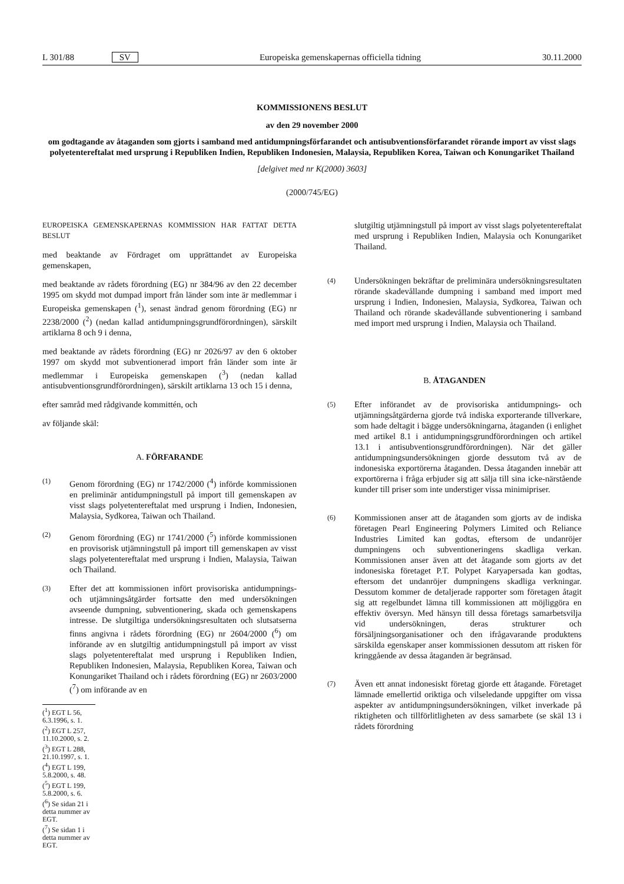L 301/88 SV Europeiska gemenskapernas officiella tidning 30.11.2000
KOMMISSIONENS BESLUT
av den 29 november 2000
om godtagande av åtaganden som gjorts i samband med antidumpningsförfarandet och antisubventionsförfarandet rörande import av visst slags polyetentereftalat med ursprung i Republiken Indien, Republiken Indonesien, Malaysia, Republiken Korea, Taiwan och Konungariket Thailand
[delgivet med nr K(2000) 3603]
(2000/745/EG)
EUROPEISKA GEMENSKAPERNAS KOMMISSION HAR FATTAT DETTA BESLUT
med beaktande av Fördraget om upprättandet av Europeiska gemenskapen,
med beaktande av rådets förordning (EG) nr 384/96 av den 22 december 1995 om skydd mot dumpad import från länder som inte är medlemmar i Europeiska gemenskapen (<sup>1</sup>), senast ändrad genom förordning (EG) nr 2238/2000 (<sup>2</sup>) (nedan kallad antidumpningsgrundförordningen), särskilt artiklarna 8 och 9 i denna,
med beaktande av rådets förordning (EG) nr 2026/97 av den 6 oktober 1997 om skydd mot subventionerad import från länder som inte är medlemmar i Europeiska gemenskapen (<sup>3</sup>) (nedan kallad antisubventionsgrundförordningen), särskilt artiklarna 13 och 15 i denna,
efter samråd med rådgivande kommittén, och
av följande skäl:
A. FÖRFARANDE
(1)
Genom förordning (EG) nr 1742/2000 (<sup>4</sup>) införde kommissionen en preliminär antidumpningstull på import till gemenskapen av visst slags polyetentereftalat med ursprung i Indien, Indonesien, Malaysia, Sydkorea, Taiwan och Thailand.
(2)
Genom förordning (EG) nr 1741/2000 (<sup>5</sup>) införde kommissionen en provisorisk utjämningstull på import till gemenskapen av visst slags polyetentereftalat med ursprung i Indien, Malaysia, Taiwan och Thailand.
(3)
Efter det att kommissionen infört provisoriska antidumpnings- och utjämningsåtgärder fortsatte den med undersökningen avseende dumpning, subventionering, skada och gemenskapens intresse. De slutgiltiga undersökningsresultaten och slutsatserna finns angivna i rådets förordning (EG) nr 2604/2000 (<sup>6</sup>) om införande av en slutgiltig antidumpningstull på import av visst slags polyetentereftalat med ursprung i Republiken Indien, Republiken Indonesien, Malaysia, Republiken Korea, Taiwan och Konungariket Thailand och i rådets förordning (EG) nr 2603/2000 (<sup>7</sup>) om införande av en
(<sup>1</sup>) EGT L 56, 6.3.1996, s. 1.
(<sup>2</sup>) EGT L 257, 11.10.2000, s. 2.
(<sup>3</sup>) EGT L 288, 21.10.1997, s. 1.
(<sup>4</sup>) EGT L 199, 5.8.2000, s. 48.
(<sup>5</sup>) EGT L 199, 5.8.2000, s. 6.
(<sup>6</sup>) Se sidan 21 i detta nummer av EGT.
(<sup>7</sup>) Se sidan 1 i detta nummer av EGT.
slutgiltig utjämningstull på import av visst slags polyetentereftalat med ursprung i Republiken Indien, Malaysia och Konungariket Thailand.
(4)
Undersökningen bekräftar de preliminära undersökningsresultaten rörande skadevållande dumpning i samband med import med ursprung i Indien, Indonesien, Malaysia, Sydkorea, Taiwan och Thailand och rörande skadevållande subventionering i samband med import med ursprung i Indien, Malaysia och Thailand.
B. ÅTAGANDEN
(5)
Efter införandet av de provisoriska antidumpnings- och utjämningsåtgärderna gjorde två indiska exporterande tillverkare, som hade deltagit i bägge undersökningarna, åtaganden (i enlighet med artikel 8.1 i antidumpningsgrundförordningen och artikel 13.1 i antisubventionsgrundförordningen). När det gäller antidumpningsundersökningen gjorde dessutom två av de indonesiska exportörerna åtaganden. Dessa åtaganden innebär att exportörerna i fråga erbjuder sig att sälja till sina icke-närstående kunder till priser som inte understiger vissa minimipriser.
(6)
Kommissionen anser att de åtaganden som gjorts av de indiska företagen Pearl Engineering Polymers Limited och Reliance Industries Limited kan godtas, eftersom de undanröjer dumpningens och subventioneringens skadliga verkan. Kommissionen anser även att det åtagande som gjorts av det indonesiska företaget P.T. Polypet Karyapersada kan godtas, eftersom det undanröjer dumpningens skadliga verkningar. Dessutom kommer de detaljerade rapporter som företagen åtagit sig att regelbundet lämna till kommissionen att möjliggöra en effektiv översyn. Med hänsyn till dessa företags samarbetsvilja vid undersökningen, deras strukturer och försäljningsorganisationer och den ifrågavarande produktens särskilda egenskaper anser kommissionen dessutom att risken för kringgående av dessa åtaganden är begränsad.
(7)
Även ett annat indonesiskt företag gjorde ett åtagande. Företaget lämnade emellertid oriktiga och vilseledande uppgifter om vissa aspekter av antidumpningsundersökningen, vilket inverkade på riktigheten och tillförlitligheten av dess samarbete (se skäl 13 i rådets förordning